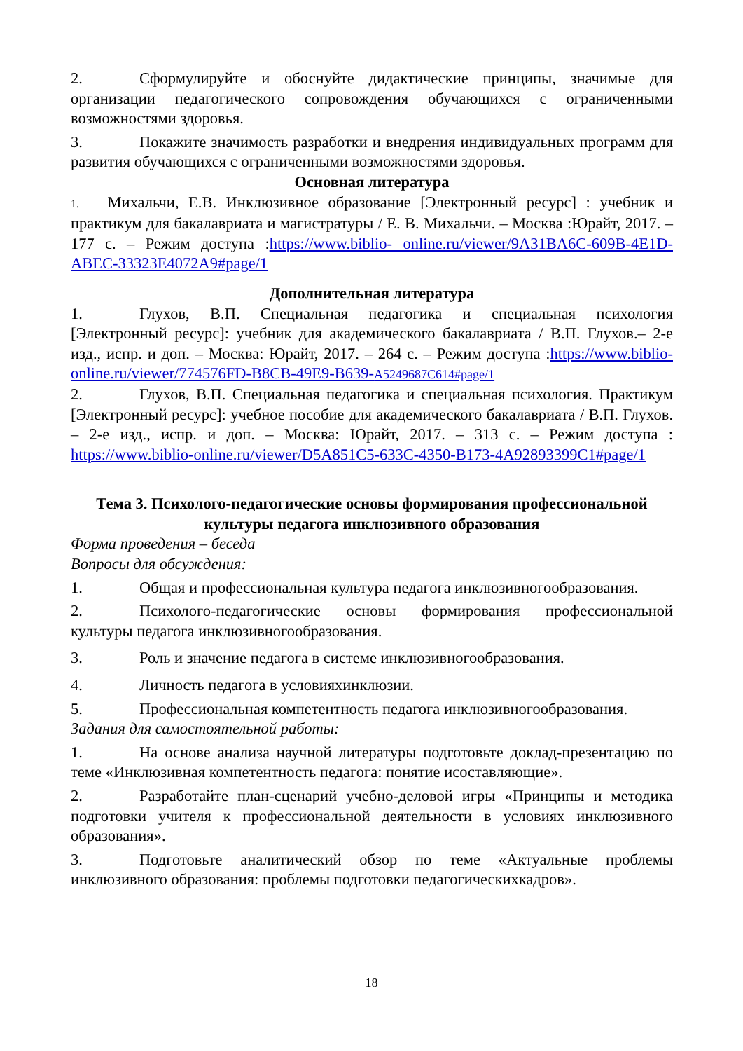2. Сформулируйте и обоснуйте дидактические принципы, значимые для организации педагогического сопровождения обучающихся с ограниченными возможностями здоровья.
3. Покажите значимость разработки и внедрения индивидуальных программ для развития обучающихся с ограниченными возможностями здоровья.
Основная литература
1. Михальчи, Е.В. Инклюзивное образование [Электронный ресурс] : учебник и практикум для бакалавриата и магистратуры / Е. В. Михальчи. – Москва :Юрайт, 2017. – 177 с. – Режим доступа :https://www.biblio- online.ru/viewer/9A31BA6C-609B-4E1D-ABEC-33323E4072A9#page/1
Дополнительная литература
1. Глухов, В.П. Специальная педагогика и специальная психология [Электронный ресурс]: учебник для академического бакалавриата / В.П. Глухов.– 2-е изд., испр. и доп. – Москва: Юрайт, 2017. – 264 с. – Режим доступа :https://www.biblio-online.ru/viewer/774576FD-B8CB-49E9-B639-A5249687C614#page/1
2. Глухов, В.П. Специальная педагогика и специальная психология. Практикум [Электронный ресурс]: учебное пособие для академического бакалавриата / В.П. Глухов. – 2-е изд., испр. и доп. – Москва: Юрайт, 2017. – 313 с. – Режим доступа : https://www.biblio-online.ru/viewer/D5A851C5-633C-4350-B173-4A92893399C1#page/1
Тема 3. Психолого-педагогические основы формирования профессиональной культуры педагога инклюзивного образования
Форма проведения – беседа
Вопросы для обсуждения:
1. Общая и профессиональная культура педагога инклюзивногообразования.
2. Психолого-педагогические основы формирования профессиональной культуры педагога инклюзивногообразования.
3. Роль и значение педагога в системе инклюзивногообразования.
4. Личность педагога в условияхинклюзии.
5. Профессиональная компетентность педагога инклюзивногообразования.
Задания для самостоятельной работы:
1. На основе анализа научной литературы подготовьте доклад-презентацию по теме «Инклюзивная компетентность педагога: понятие исоставляющие».
2. Разработайте план-сценарий учебно-деловой игры «Принципы и методика подготовки учителя к профессиональной деятельности в условиях инклюзивного образования».
3. Подготовьте аналитический обзор по теме «Актуальные проблемы инклюзивного образования: проблемы подготовки педагогическихкадров».
18